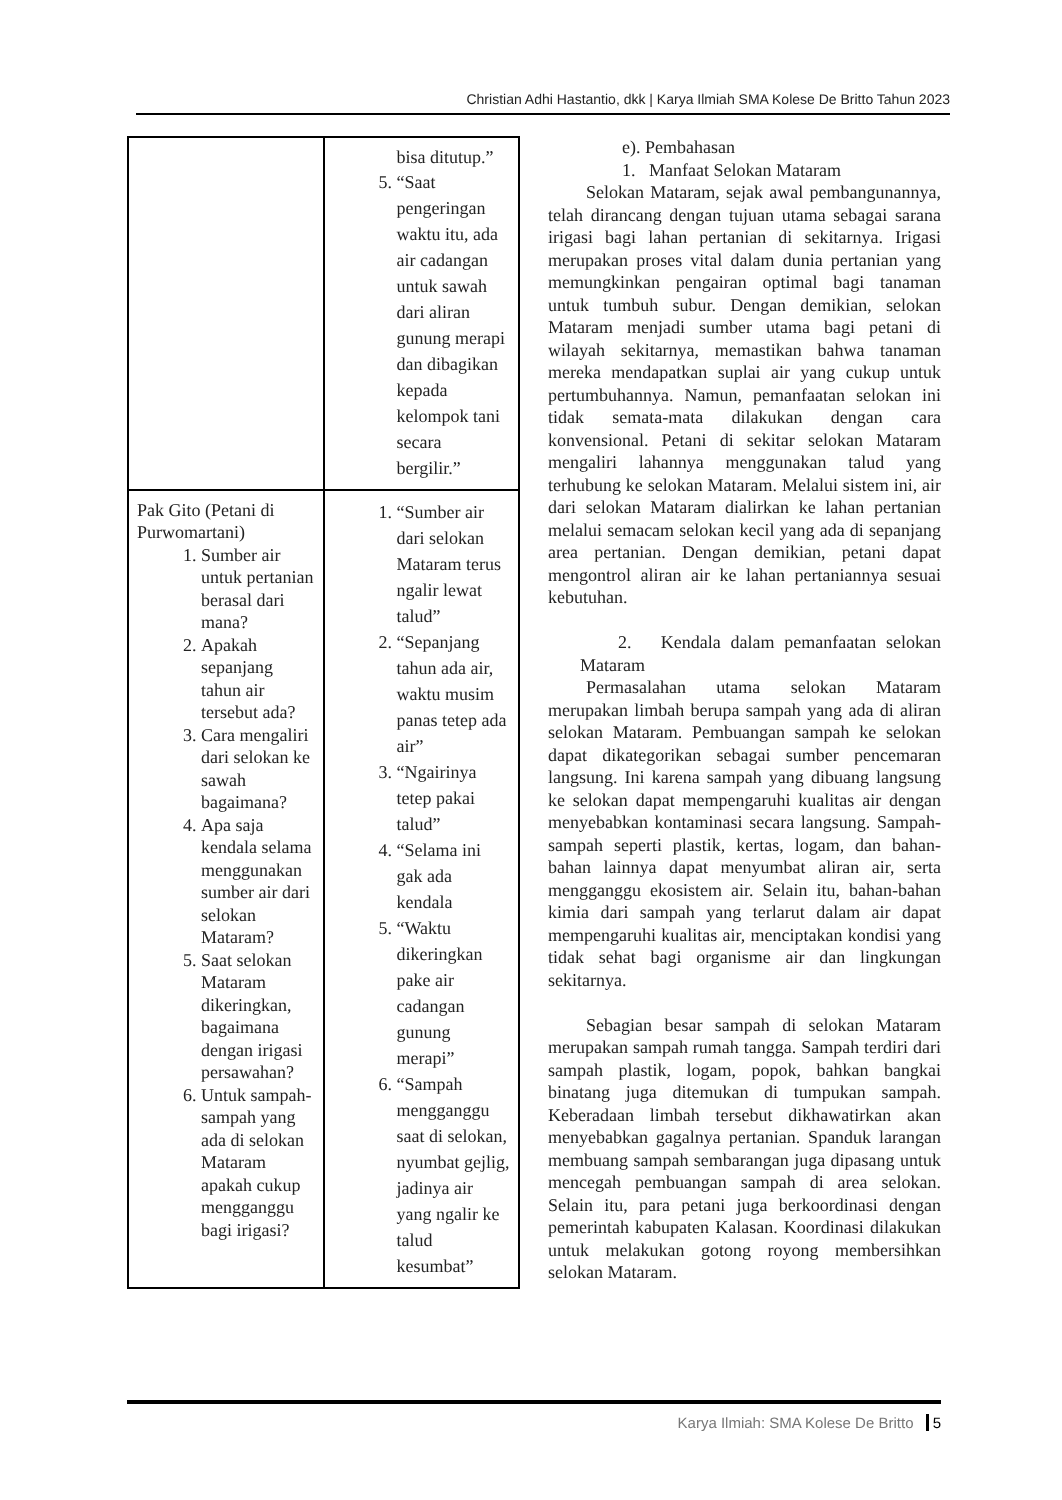Christian Adhi Hastantio, dkk | Karya Ilmiah SMA Kolese De Britto Tahun 2023
| | bisa ditutup.” 5. “Saat pengeringan waktu itu, ada air cadangan untuk sawah dari aliran gunung merapi dan dibagikan kepada kelompok tani secara bergilir.” |
| Pak Gito (Petani di Purwomartani) 1. Sumber air untuk pertanian berasal dari mana? 2. Apakah sepanjang tahun air tersebut ada? 3. Cara mengaliri dari selokan ke sawah bagaimana? 4. Apa saja kendala selama menggunakan sumber air dari selokan Mataram? 5. Saat selokan Mataram dikeringkan, bagaimana dengan irigasi persawahan? 6. Untuk sampah-sampah yang ada di selokan Mataram apakah cukup mengganggu bagi irigasi? | 1. “Sumber air dari selokan Mataram terus ngalir lewat talud” 2. “Sepanjang tahun ada air, waktu musim panas tetep ada air” 3. “Ngairinya tetep pakai talud” 4. “Selama ini gak ada kendala 5. “Waktu dikeringkan pake air cadangan gunung merapi” 6. “Sampah mengganggu saat di selokan, nyumbat gejlig, jadinya air yang ngalir ke talud kesumbat” |
e). Pembahasan
1. Manfaat Selokan Mataram
Selokan Mataram, sejak awal pembangunannya, telah dirancang dengan tujuan utama sebagai sarana irigasi bagi lahan pertanian di sekitarnya. Irigasi merupakan proses vital dalam dunia pertanian yang memungkinkan pengairan optimal bagi tanaman untuk tumbuh subur. Dengan demikian, selokan Mataram menjadi sumber utama bagi petani di wilayah sekitarnya, memastikan bahwa tanaman mereka mendapatkan suplai air yang cukup untuk pertumbuhannya. Namun, pemanfaatan selokan ini tidak semata-mata dilakukan dengan cara konvensional. Petani di sekitar selokan Mataram mengaliri lahannya menggunakan talud yang terhubung ke selokan Mataram. Melalui sistem ini, air dari selokan Mataram dialirkan ke lahan pertanian melalui semacam selokan kecil yang ada di sepanjang area pertanian. Dengan demikian, petani dapat mengontrol aliran air ke lahan pertaniannya sesuai kebutuhan.
2. Kendala dalam pemanfaatan selokan Mataram
Permasalahan utama selokan Mataram merupakan limbah berupa sampah yang ada di aliran selokan Mataram. Pembuangan sampah ke selokan dapat dikategorikan sebagai sumber pencemaran langsung. Ini karena sampah yang dibuang langsung ke selokan dapat mempengaruhi kualitas air dengan menyebabkan kontaminasi secara langsung. Sampah-sampah seperti plastik, kertas, logam, dan bahan-bahan lainnya dapat menyumbat aliran air, serta mengganggu ekosistem air. Selain itu, bahan-bahan kimia dari sampah yang terlarut dalam air dapat mempengaruhi kualitas air, menciptakan kondisi yang tidak sehat bagi organisme air dan lingkungan sekitarnya.
Sebagian besar sampah di selokan Mataram merupakan sampah rumah tangga. Sampah terdiri dari sampah plastik, logam, popok, bahkan bangkai binatang juga ditemukan di tumpukan sampah. Keberadaan limbah tersebut dikhawatirkan akan menyebabkan gagalnya pertanian. Spanduk larangan membuang sampah sembarangan juga dipasang untuk mencegah pembuangan sampah di area selokan. Selain itu, para petani juga berkoordinasi dengan pemerintah kabupaten Kalasan. Koordinasi dilakukan untuk melakukan gotong royong membersihkan selokan Mataram.
Karya Ilmiah: SMA Kolese De Britto 5